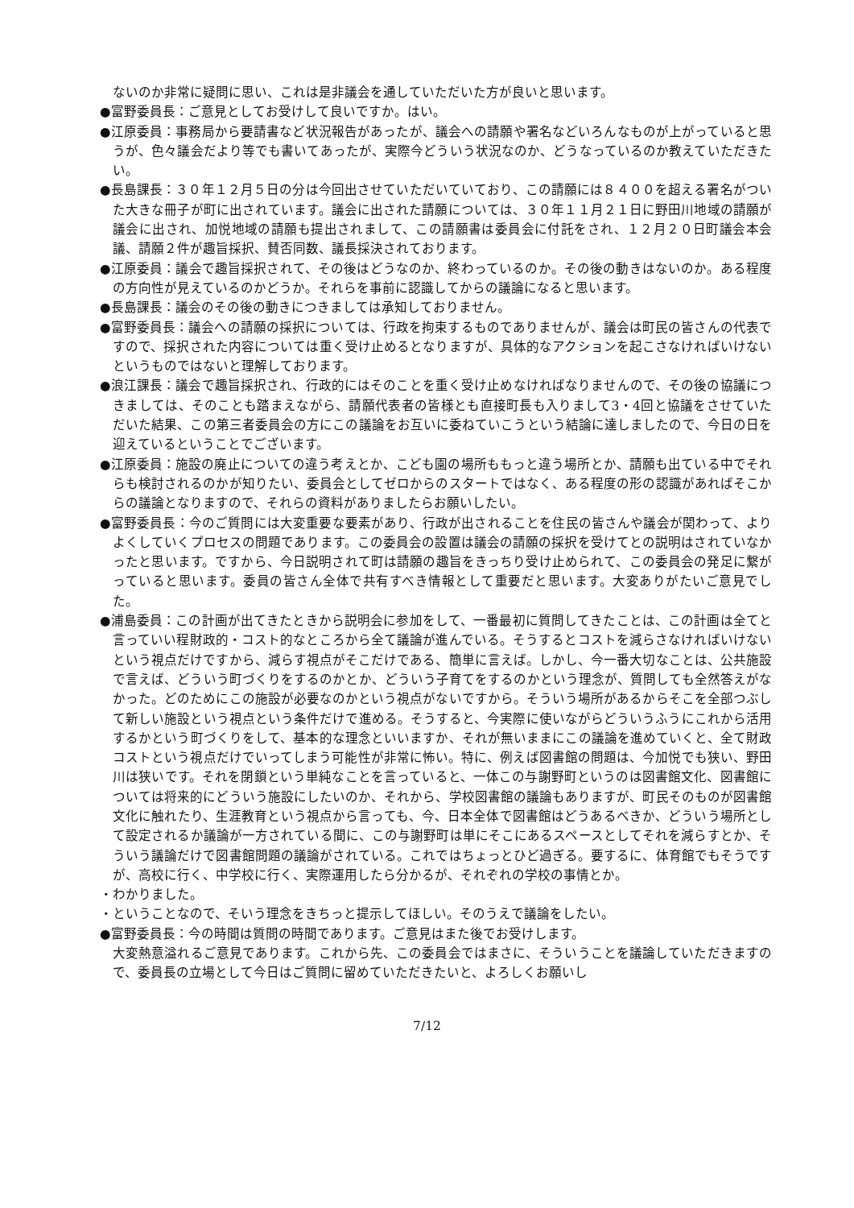ないのか非常に疑問に思い、これは是非議会を通していただいた方が良いと思います。
●富野委員長：ご意見としてお受けして良いですか。はい。
●江原委員：事務局から要請書など状況報告があったが、議会への請願や署名などいろんなものが上がっていると思うが、色々議会だより等でも書いてあったが、実際今どういう状況なのか、どうなっているのか教えていただきたい。
●長島課長：３０年１２月５日の分は今回出させていただいていており、この請願には８４００を超える署名がついた大きな冊子が町に出されています。議会に出された請願については、３０年１１月２１日に野田川地域の請願が議会に出され、加悦地域の請願も提出されまして、この請願書は委員会に付託をされ、１２月２０日町議会本会議、請願２件が趣旨採択、賛否同数、議長採決されております。
●江原委員：議会で趣旨採択されて、その後はどうなのか、終わっているのか。その後の動きはないのか。ある程度の方向性が見えているのかどうか。それらを事前に認識してからの議論になると思います。
●長島課長：議会のその後の動きにつきましては承知しておりません。
●富野委員長：議会への請願の採択については、行政を拘束するものでありませんが、議会は町民の皆さんの代表ですので、採択された内容については重く受け止めるとなりますが、具体的なアクションを起こさなければいけないというものではないと理解しております。
●浪江課長：議会で趣旨採択され、行政的にはそのことを重く受け止めなければなりませんので、その後の協議につきましては、そのことも踏まえながら、請願代表者の皆様とも直接町長も入りまして3・4回と協議をさせていただいた結果、この第三者委員会の方にこの議論をお互いに委ねていこうという結論に達しましたので、今日の日を迎えているということでございます。
●江原委員：施設の廃止についての違う考えとか、こども園の場所ももっと違う場所とか、請願も出ている中でそれらも検討されるのかが知りたい、委員会としてゼロからのスタートではなく、ある程度の形の認識があればそこからの議論となりますので、それらの資料がありましたらお願いしたい。
●富野委員長：今のご質問には大変重要な要素があり、行政が出されることを住民の皆さんや議会が関わって、よりよくしていくプロセスの問題であります。この委員会の設置は議会の請願の採択を受けてとの説明はされていなかったと思います。ですから、今日説明されて町は請願の趣旨をきっちり受け止められて、この委員会の発足に繋がっていると思います。委員の皆さん全体で共有すべき情報として重要だと思います。大変ありがたいご意見でした。
●浦島委員：この計画が出てきたときから説明会に参加をして、一番最初に質問してきたことは、この計画は全てと言っていい程財政的・コスト的なところから全て議論が進んでいる。そうするとコストを減らさなければいけないという視点だけですから、減らす視点がそこだけである、簡単に言えば。しかし、今一番大切なことは、公共施設で言えば、どういう町づくりをするのかとか、どういう子育てをするのかという理念が、質問しても全然答えがなかった。どのためにこの施設が必要なのかという視点がないですから。そういう場所があるからそこを全部つぶして新しい施設という視点という条件だけで進める。そうすると、今実際に使いながらどういうふうにこれから活用するかという町づくりをして、基本的な理念といいますか、それが無いままにこの議論を進めていくと、全て財政コストという視点だけでいってしまう可能性が非常に怖い。特に、例えば図書館の問題は、今加悦でも狭い、野田川は狭いです。それを閉鎖という単純なことを言っていると、一体この与謝野町というのは図書館文化、図書館については将来的にどういう施設にしたいのか、それから、学校図書館の議論もありますが、町民そのものが図書館文化に触れたり、生涯教育という視点から言っても、今、日本全体で図書館はどうあるべきか、どういう場所として設定されるか議論が一方されている間に、この与謝野町は単にそこにあるスペースとしてそれを減らすとか、そういう議論だけで図書館問題の議論がされている。これではちょっとひど過ぎる。要するに、体育館でもそうですが、高校に行く、中学校に行く、実際運用したら分かるが、それぞれの学校の事情とか。
・わかりました。
・ということなので、そいう理念をきちっと提示してほしい。そのうえで議論をしたい。
●富野委員長：今の時間は質問の時間であります。ご意見はまた後でお受けします。
大変熱意溢れるご意見であります。これから先、この委員会ではまさに、そういうことを議論していただきますので、委員長の立場として今日はご質問に留めていただきたいと、よろしくお願いし
7/12